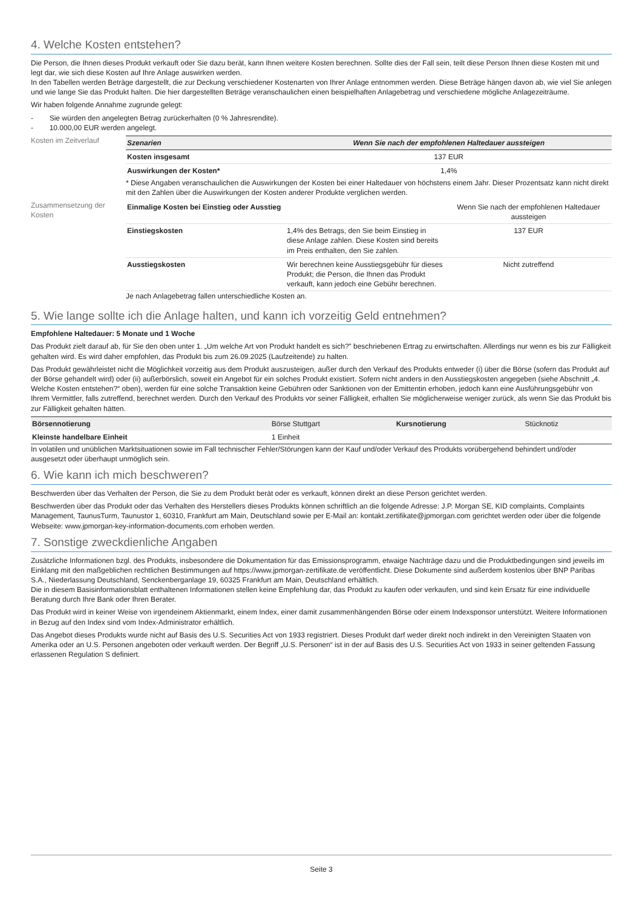4. Welche Kosten entstehen?
Die Person, die Ihnen dieses Produkt verkauft oder Sie dazu berät, kann Ihnen weitere Kosten berechnen. Sollte dies der Fall sein, teilt diese Person Ihnen diese Kosten mit und legt dar, wie sich diese Kosten auf Ihre Anlage auswirken werden.
In den Tabellen werden Beträge dargestellt, die zur Deckung verschiedener Kostenarten von Ihrer Anlage entnommen werden. Diese Beträge hängen davon ab, wie viel Sie anlegen und wie lange Sie das Produkt halten. Die hier dargestellten Beträge veranschaulichen einen beispielhaften Anlagebetrag und verschiedene mögliche Anlagezeiträume.
Wir haben folgende Annahme zugrunde gelegt:
- Sie würden den angelegten Betrag zurückerhalten (0 % Jahresrendite).
- 10.000,00 EUR werden angelegt.
Kosten im Zeitverlauf
| Szenarien | Wenn Sie nach der empfohlenen Haltedauer aussteigen |
| --- | --- |
| Kosten insgesamt | 137 EUR |
| Auswirkungen der Kosten* | 1,4% |
* Diese Angaben veranschaulichen die Auswirkungen der Kosten bei einer Haltedauer von höchstens einem Jahr. Dieser Prozentsatz kann nicht direkt mit den Zahlen über die Auswirkungen der Kosten anderer Produkte verglichen werden.
Zusammensetzung der Kosten
| Einmalige Kosten bei Einstieg oder Ausstieg | | Wenn Sie nach der empfohlenen Haltedauer aussteigen |
| Einstiegskosten | 1,4% des Betrags, den Sie beim Einstieg in diese Anlage zahlen. Diese Kosten sind bereits im Preis enthalten, den Sie zahlen. | 137 EUR |
| Ausstiegskosten | Wir berechnen keine Ausstiegsgebühr für dieses Produkt; die Person, die Ihnen das Produkt verkauft, kann jedoch eine Gebühr berechnen. | Nicht zutreffend |
Je nach Anlagebetrag fallen unterschiedliche Kosten an.
5. Wie lange sollte ich die Anlage halten, und kann ich vorzeitig Geld entnehmen?
Empfohlene Haltedauer: 5 Monate und 1 Woche
Das Produkt zielt darauf ab, für Sie den oben unter 1. „Um welche Art von Produkt handelt es sich?” beschriebenen Ertrag zu erwirtschaften. Allerdings nur wenn es bis zur Fälligkeit gehalten wird. Es wird daher empfohlen, das Produkt bis zum 26.09.2025 (Laufzeitende) zu halten.
Das Produkt gewährleistet nicht die Möglichkeit vorzeitig aus dem Produkt auszusteigen, außer durch den Verkauf des Produkts entweder (i) über die Börse (sofern das Produkt auf der Börse gehandelt wird) oder (ii) außerbörslich, soweit ein Angebot für ein solches Produkt existiert. Sofern nicht anders in den Ausstiegskosten angegeben (siehe Abschnitt „4. Welche Kosten entstehen?“ oben), werden für eine solche Transaktion keine Gebühren oder Sanktionen von der Emittentin erhoben, jedoch kann eine Ausführungsgebühr von Ihrem Vermittler, falls zutreffend, berechnet werden. Durch den Verkauf des Produkts vor seiner Fälligkeit, erhalten Sie möglicherweise weniger zurück, als wenn Sie das Produkt bis zur Fälligkeit gehalten hätten.
| Börsennotierung | Börse Stuttgart | Kursnotierung | Stücknotiz |
| Kleinste handelbare Einheit | 1 Einheit | | |
In volatilen und unüblichen Marktsituationen sowie im Fall technischer Fehler/Störungen kann der Kauf und/oder Verkauf des Produkts vorübergehend behindert und/oder ausgesetzt oder überhaupt unmöglich sein.
6. Wie kann ich mich beschweren?
Beschwerden über das Verhalten der Person, die Sie zu dem Produkt berät oder es verkauft, können direkt an diese Person gerichtet werden.
Beschwerden über das Produkt oder das Verhalten des Herstellers dieses Produkts können schriftlich an die folgende Adresse: J.P. Morgan SE, KID complaints, Complaints Management, TaunusTurm, Taunustor 1, 60310, Frankfurt am Main, Deutschland sowie per E-Mail an: kontakt.zertifikate@jpmorgan.com gerichtet werden oder über die folgende Webseite: www.jpmorgan-key-information-documents.com erhoben werden.
7. Sonstige zweckdienliche Angaben
Zusätzliche Informationen bzgl. des Produkts, insbesondere die Dokumentation für das Emissionsprogramm, etwaige Nachträge dazu und die Produktbedingungen sind jeweils im Einklang mit den maßgeblichen rechtlichen Bestimmungen auf https://www.jpmorgan-zertifikate.de veröffentlicht. Diese Dokumente sind außerdem kostenlos über BNP Paribas S.A., Niederlassung Deutschland, Senckenberganlage 19, 60325 Frankfurt am Main, Deutschland erhältlich.
Die in diesem Basisinformationsblatt enthaltenen Informationen stellen keine Empfehlung dar, das Produkt zu kaufen oder verkaufen, und sind kein Ersatz für eine individuelle Beratung durch Ihre Bank oder Ihren Berater.
Das Produkt wird in keiner Weise von irgendeinem Aktienmarkt, einem Index, einer damit zusammenhängenden Börse oder einem Indexsponsor unterstützt. Weitere Informationen in Bezug auf den Index sind vom Index-Administrator erhältlich.
Das Angebot dieses Produkts wurde nicht auf Basis des U.S. Securities Act von 1933 registriert. Dieses Produkt darf weder direkt noch indirekt in den Vereinigten Staaten von Amerika oder an U.S. Personen angeboten oder verkauft werden. Der Begriff „U.S. Personen“ ist in der auf Basis des U.S. Securities Act von 1933 in seiner geltenden Fassung erlassenen Regulation S definiert.
Seite 3